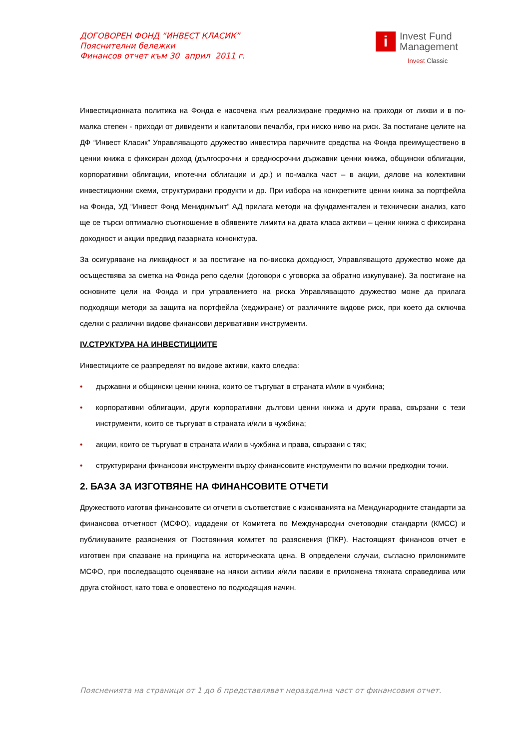ДОГОВОРЕН ФОНД “ИНВЕСТ КЛАСИК”
Пояснителни бележки
Финансов отчет към 30 април 2011 г.
i
Invest Fund
Management
Invest Classic
Инвестиционната политика на Фонда е насочена към реализиране предимно на приходи от лихви и в по-малка степен - приходи от дивиденти и капиталови печалби, при ниско ниво на риск. За постигане целите на ДФ “Инвест Класик” Управляващото дружество инвестира паричните средства на Фонда преимуществено в ценни книжа с фиксиран доход (дългосрочни и средносрочни държавни ценни книжа, общински облигации, корпоративни облигации, ипотечни облигации и др.) и по-малка част – в акции, дялове на колективни инвестиционни схеми, структурирани продукти и др. При избора на конкретните ценни книжа за портфейла на Фонда, УД “Инвест Фонд Мениджмънт” АД прилага методи на фундаментален и технически анализ, като ще се търси оптимално съотношение в обявените лимити на двата класа активи – ценни книжа с фиксирана доходност и акции предвид пазарната конюнктура.
За осигуряване на ликвидност и за постигане на по-висока доходност, Управляващото дружество може да осъществява за сметка на Фонда репо сделки (договори с уговорка за обратно изкупуване). За постигане на основните цели на Фонда и при управлението на риска Управляващото дружество може да прилага подходящи методи за защита на портфейла (хеджиране) от различните видове риск, при което да сключва сделки с различни видове финансови деривативни инструменти.
IV.СТРУКТУРА НА ИНВЕСТИЦИИТЕ
Инвестициите се разпределят по видове активи, както следва:
• държавни и общински ценни книжа, които се търгуват в страната и/или в чужбина;
• корпоративни облигации, други корпоративни дългови ценни книжа и други права, свързани с тези инструменти, които се търгуват в страната и/или в чужбина;
• акции, които се търгуват в страната и/или в чужбина и права, свързани с тях;
• структурирани финансови инструменти върху финансовите инструменти по всички предходни точки.
2. БАЗА ЗА ИЗГОТВЯНЕ НА ФИНАНСОВИТЕ ОТЧЕТИ
Дружеството изготвя финансовите си отчети в съответствие с изискванията на Международните стандарти за финансова отчетност (МСФО), издадени от Комитета по Международни счетоводни стандарти (КМСС) и публикуваните разяснения от Постоянния комитет по разяснения (ПКР). Настоящият финансов отчет е изготвен при спазване на принципа на историческата цена. В определени случаи, съгласно приложимите МСФО, при последващото оценяване на някои активи и/или пасиви е приложена тяхната справедлива или друга стойност, като това е оповестено по подходящия начин.
Поясненията на страници от 1 до 6 представляват неразделна част от финансовия отчет.